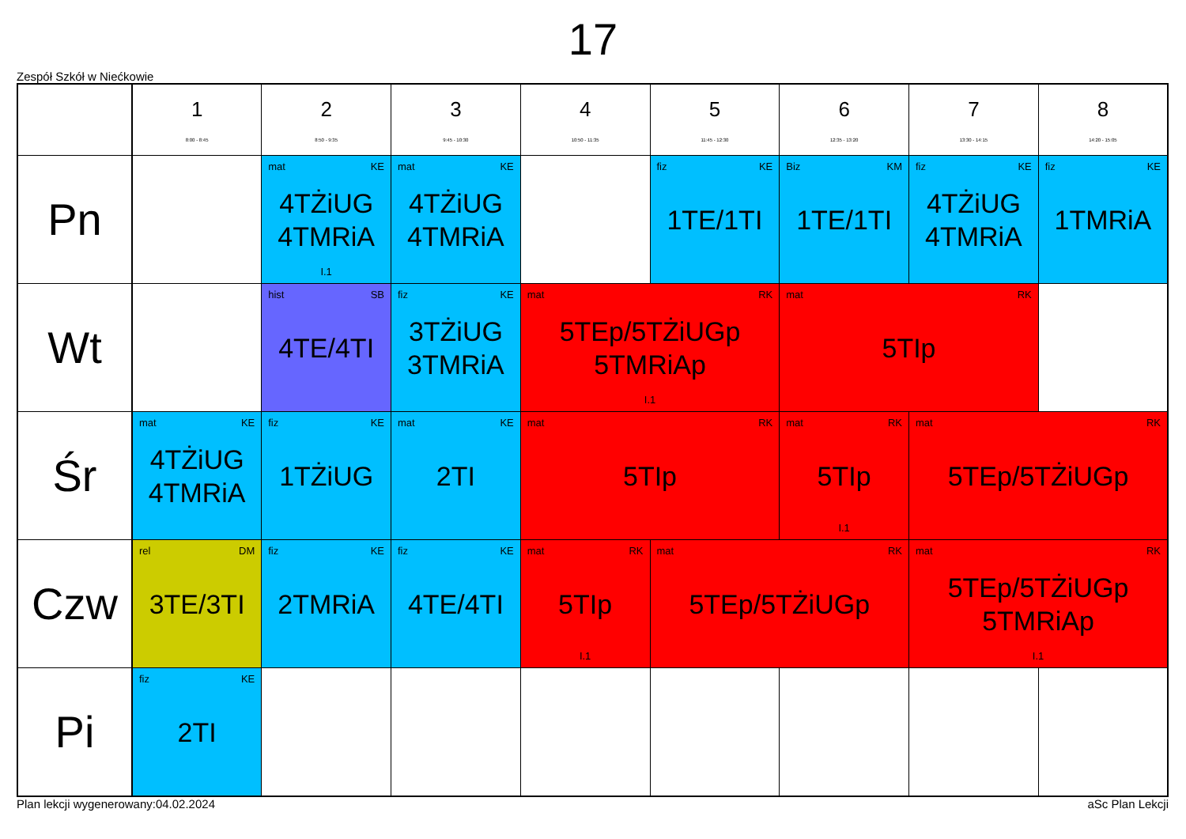17
Zespół Szkół w Niećkowie
| | 1 8:00 - 8:45 | 2 8:50 - 9:35 | 3 9:45 - 10:30 | 4 10:50 - 11:35 | 5 11:45 - 12:30 | 6 12:35 - 13:20 | 7 13:30 - 14:15 | 8 14:20 - 15:05 |
| --- | --- | --- | --- | --- | --- | --- | --- | --- |
| Pn | | mat KE 4TŻiUG 4TMRiA I.1 | mat KE 4TŻiUG 4TMRiA | | fiz KE 1TE/1TI | Biz KM 1TE/1TI | fiz KE 4TŻiUG 4TMRiA | fiz KE 1TMRiA |
| Wt | | hist SB 4TE/4TI | fiz KE 3TŻiUG 3TMRiA | mat RK 5TEp/5TŻiUGp 5TMRiAp I.1 | | mat RK 5TIp | | |
| Śr | mat KE 4TŻiUG 4TMRiA | fiz KE 1TŻiUG | mat KE 2TI | mat RK 5TIp | | mat RK 5TIp I.1 | mat RK 5TEp/5TŻiUGp | |
| Czw | rel DM 3TE/3TI | fiz KE 2TMRiA | fiz KE 4TE/4TI | mat RK 5TIp I.1 | mat RK 5TEp/5TŻiUGp | | mat RK 5TEp/5TŻiUGp 5TMRiAp I.1 | |
| Pi | fiz KE 2TI | | | | | | | |
Plan lekcji wygenerowany:04.02.2024 aSc Plan Lekcji